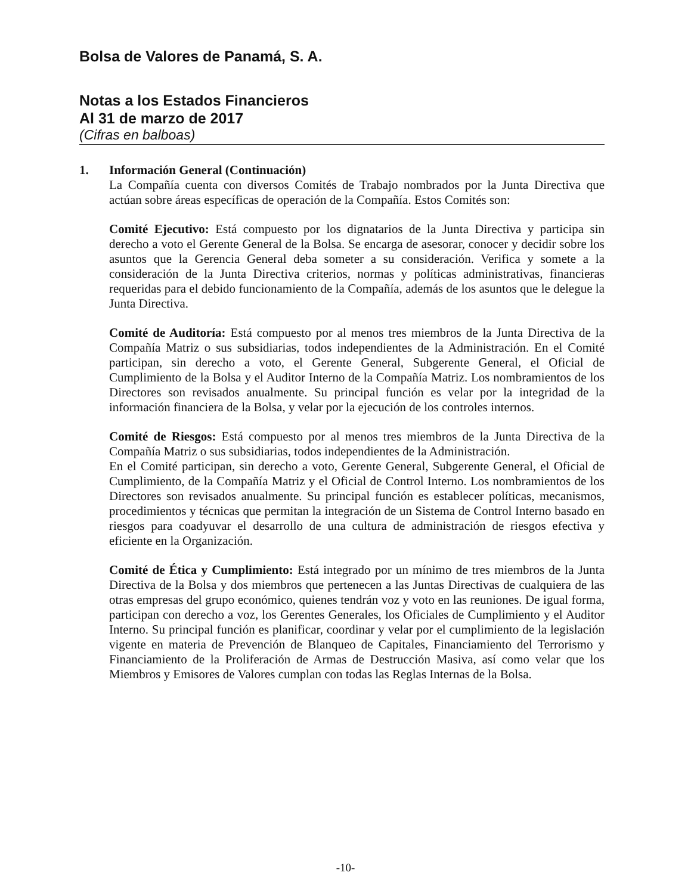Bolsa de Valores de Panamá, S. A.
Notas a los Estados Financieros
Al 31 de marzo de 2017
(Cifras en balboas)
1. Información General (Continuación)
La Compañía cuenta con diversos Comités de Trabajo nombrados por la Junta Directiva que actúan sobre áreas específicas de operación de la Compañía. Estos Comités son:
Comité Ejecutivo: Está compuesto por los dignatarios de la Junta Directiva y participa sin derecho a voto el Gerente General de la Bolsa. Se encarga de asesorar, conocer y decidir sobre los asuntos que la Gerencia General deba someter a su consideración. Verifica y somete a la consideración de la Junta Directiva criterios, normas y políticas administrativas, financieras requeridas para el debido funcionamiento de la Compañía, además de los asuntos que le delegue la Junta Directiva.
Comité de Auditoría: Está compuesto por al menos tres miembros de la Junta Directiva de la Compañía Matriz o sus subsidiarias, todos independientes de la Administración. En el Comité participan, sin derecho a voto, el Gerente General, Subgerente General, el Oficial de Cumplimiento de la Bolsa y el Auditor Interno de la Compañía Matriz. Los nombramientos de los Directores son revisados anualmente. Su principal función es velar por la integridad de la información financiera de la Bolsa, y velar por la ejecución de los controles internos.
Comité de Riesgos: Está compuesto por al menos tres miembros de la Junta Directiva de la Compañía Matriz o sus subsidiarias, todos independientes de la Administración.
En el Comité participan, sin derecho a voto, Gerente General, Subgerente General, el Oficial de Cumplimiento, de la Compañía Matriz y el Oficial de Control Interno. Los nombramientos de los Directores son revisados anualmente. Su principal función es establecer políticas, mecanismos, procedimientos y técnicas que permitan la integración de un Sistema de Control Interno basado en riesgos para coadyuvar el desarrollo de una cultura de administración de riesgos efectiva y eficiente en la Organización.
Comité de Ética y Cumplimiento: Está integrado por un mínimo de tres miembros de la Junta Directiva de la Bolsa y dos miembros que pertenecen a las Juntas Directivas de cualquiera de las otras empresas del grupo económico, quienes tendrán voz y voto en las reuniones. De igual forma, participan con derecho a voz, los Gerentes Generales, los Oficiales de Cumplimiento y el Auditor Interno. Su principal función es planificar, coordinar y velar por el cumplimiento de la legislación vigente en materia de Prevención de Blanqueo de Capitales, Financiamiento del Terrorismo y Financiamiento de la Proliferación de Armas de Destrucción Masiva, así como velar que los Miembros y Emisores de Valores cumplan con todas las Reglas Internas de la Bolsa.
-10-